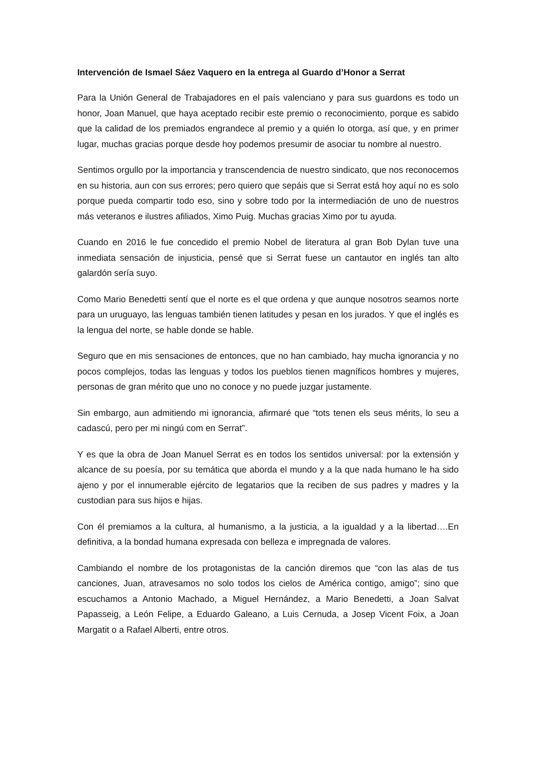Intervención de Ismael Sáez Vaquero en la entrega al Guardo d’Honor a Serrat
Para la Unión General de Trabajadores en el país valenciano y para sus guardons es todo un honor, Joan Manuel, que haya aceptado recibir este premio o reconocimiento, porque es sabido que la calidad de los premiados engrandece al premio y a quién lo otorga, así que, y en primer lugar, muchas gracias porque desde hoy podemos presumir de asociar tu nombre al nuestro.
Sentimos orgullo por la importancia y transcendencia de nuestro sindicato, que nos reconocemos en su historia, aun con sus errores; pero quiero que sepáis que si Serrat está hoy aquí no es solo porque pueda compartir todo eso, sino y sobre todo por la intermediación de uno de nuestros más veteranos e ilustres afiliados, Ximo Puig. Muchas gracias Ximo por tu ayuda.
Cuando en 2016 le fue concedido el premio Nobel de literatura al gran Bob Dylan tuve una inmediata sensación de injusticia, pensé que si Serrat fuese un cantautor en inglés tan alto galardón sería suyo.
Como Mario Benedetti sentí que el norte es el que ordena y que aunque nosotros seamos norte para un uruguayo, las lenguas también tienen latitudes y pesan en los jurados. Y que el inglés es la lengua del norte, se hable donde se hable.
Seguro que en mis sensaciones de entonces, que no han cambiado, hay mucha ignorancia y no pocos complejos, todas las lenguas y todos los pueblos tienen magníficos hombres y mujeres, personas de gran mérito que uno no conoce y no puede juzgar justamente.
Sin embargo, aun admitiendo mi ignorancia, afirmaré que “tots tenen els seus mérits, lo seu a cadascú, pero per mi ningú com en Serrat”.
Y es que la obra de Joan Manuel Serrat es en todos los sentidos universal: por la extensión y alcance de su poesía, por su temática que aborda el mundo y a la que nada humano le ha sido ajeno y por el innumerable ejército de legatarios que la reciben de sus padres y madres y la custodian para sus hijos e hijas.
Con él premiamos a la cultura, al humanismo, a la justicia, a la igualdad y a la libertad….En definitiva, a la bondad humana expresada con belleza e impregnada de valores.
Cambiando el nombre de los protagonistas de la canción diremos que “con las alas de tus canciones, Juan, atravesamos no solo todos los cielos de América contigo, amigo”; sino que escuchamos a Antonio Machado, a Miguel Hernández, a Mario Benedetti, a Joan Salvat Papasseig, a León Felipe, a Eduardo Galeano, a Luis Cernuda, a Josep Vicent Foix, a Joan Margatit o a Rafael Alberti, entre otros.